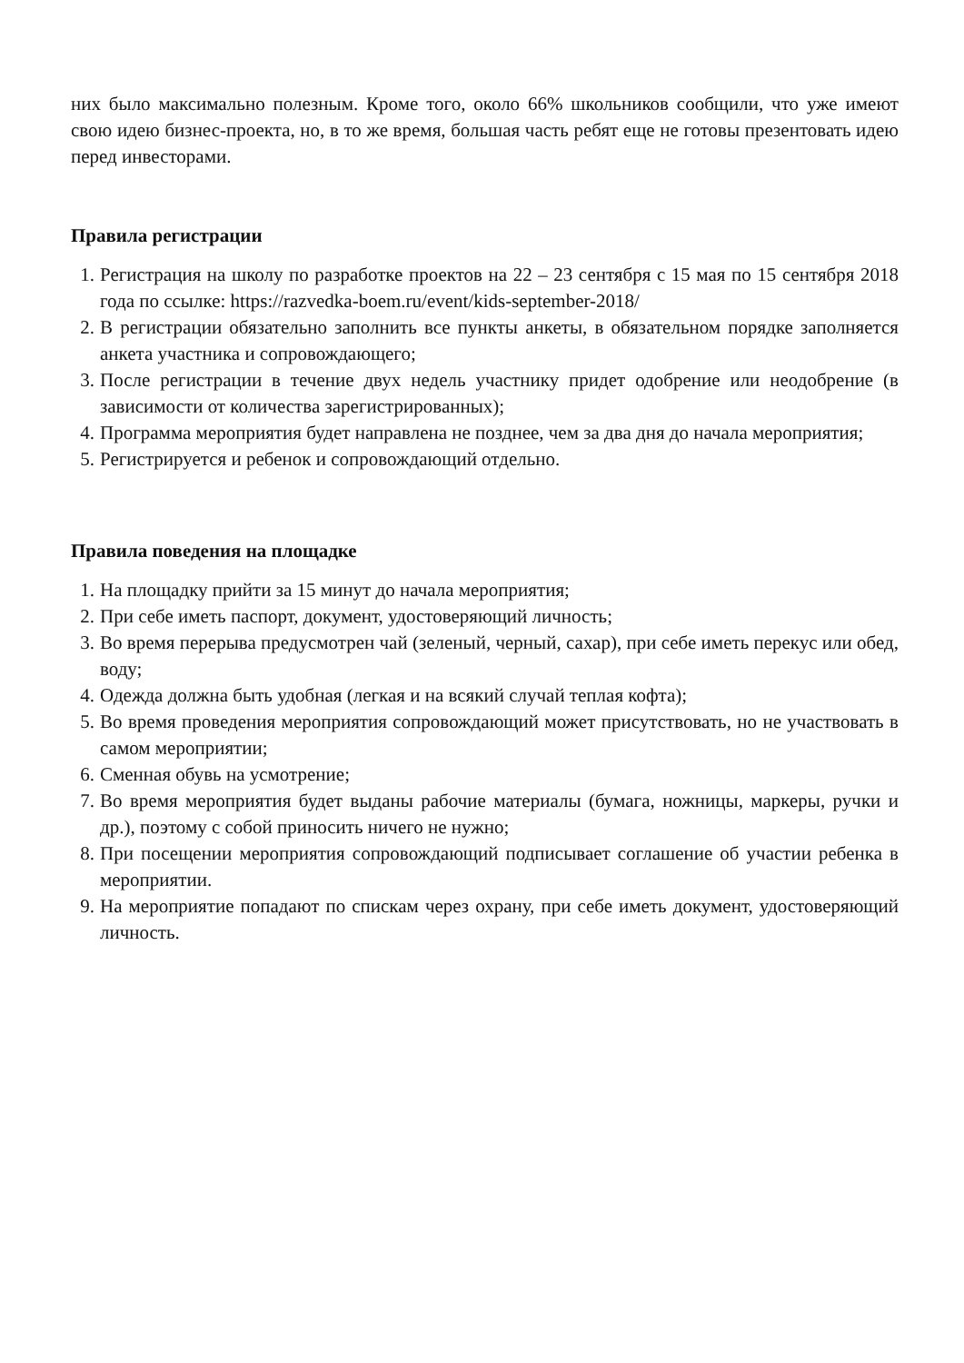них было максимально полезным. Кроме того, около 66% школьников сообщили, что уже имеют свою идею бизнес-проекта, но, в то же время, большая часть ребят еще не готовы презентовать идею перед инвесторами.
Правила регистрации
1. Регистрация на школу по разработке проектов на 22 – 23 сентября с 15 мая по 15 сентября 2018 года по ссылке: https://razvedka-boem.ru/event/kids-september-2018/
2. В регистрации обязательно заполнить все пункты анкеты, в обязательном порядке заполняется анкета участника и сопровождающего;
3. После регистрации в течение двух недель участнику придет одобрение или неодобрение (в зависимости от количества зарегистрированных);
4. Программа мероприятия будет направлена не позднее, чем за два дня до начала мероприятия;
5. Регистрируется и ребенок и сопровождающий отдельно.
Правила поведения на площадке
1. На площадку прийти за 15 минут до начала мероприятия;
2. При себе иметь паспорт, документ, удостоверяющий личность;
3. Во время перерыва предусмотрен чай (зеленый, черный, сахар), при себе иметь перекус или обед, воду;
4. Одежда должна быть удобная (легкая и на всякий случай теплая кофта);
5. Во время проведения мероприятия сопровождающий может присутствовать, но не участвовать в самом мероприятии;
6. Сменная обувь на усмотрение;
7. Во время мероприятия будет выданы рабочие материалы (бумага, ножницы, маркеры, ручки и др.), поэтому с собой приносить ничего не нужно;
8. При посещении мероприятия сопровождающий подписывает соглашение об участии ребенка в мероприятии.
9. На мероприятие попадают по спискам через охрану, при себе иметь документ, удостоверяющий личность.